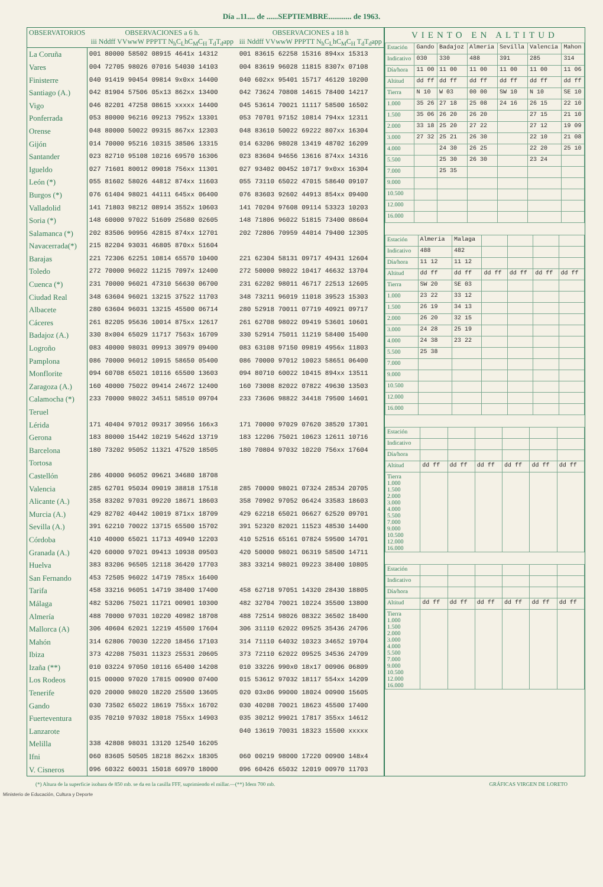Día ..11.... de ......SEPTIEMBRE............ de 1963.
| OBSERVATORIOS | OBSERVACIONES a 6 h. iii Nddff VVwwW PPPTT N<sub>h</sub>C<sub>L</sub>hC<sub>M</sub>C<sub>H</sub> T<sub>d</sub>T<sub>d</sub>app | | | | | | OBSERVACIONES a 18 h iii Nddff VVwwW PPPTT N<sub>h</sub>C<sub>L</sub>hC<sub>M</sub>C<sub>H</sub> T<sub>d</sub>T<sub>d</sub>app |
| --- | --- | --- | --- | --- | --- | --- | --- |
| La Coruña | 001 80000 58502 08915 4641x 14312 | | | | | | 001 83615 62258 15316 894xx 15313 |
| Vares | 004 72705 98026 07016 54030 14103 | | | | | | 004 83619 96028 11815 8307x 07108 |
| Finisterre | 040 91419 90454 09814 9x0xx 14400 | | | | | | 040 602xx 95401 15717 46120 10200 |
| Santiago (A.) | 042 81904 57506 05x13 862xx 13400 | | | | | | 042 73624 70808 14615 78400 14217 |
| Vigo | 046 82201 47258 08615 xxxxx 14400 | | | | | | 045 53614 70021 11117 58500 16502 |
| Ponferrada | 053 80000 96216 09213 7952x 13301 | | | | | | 053 70701 97152 10814 794xx 12311 |
| Orense | 048 80000 50022 09315 867xx 12303 | | | | | | 048 83610 50022 69222 807xx 16304 |
| Gijón | 014 70000 95216 10315 38506 13315 | | | | | | 014 63206 98028 13419 48702 16209 |
| Santander | 023 82710 95108 10216 69570 16306 | | | | | | 023 83604 94656 13616 874xx 14316 |
| Igueldo | 027 71601 80012 09018 756xx 11301 | | | | | | 027 93402 00452 10717 9x0xx 16304 |
| León (*) | 055 81602 58026 44812 874xx 11603 | | | | | | 055 73110 65022 47015 58640 09107 |
| Burgos (*) | 076 61404 98021 44111 645xx 06400 | | | | | | 076 83603 92602 44913 854xx 09400 |
| Valladolid | 141 71803 98212 08914 3552x 10603 | | | | | | 141 70204 97608 09114 53323 10203 |
| Soria (*) | 148 60000 97022 51609 25680 02605 | | | | | | 148 71806 96022 51815 73400 08604 |
| Salamanca (*) | 202 83506 90956 42815 874xx 12701 | | | | | | 202 72806 70959 44014 79400 12305 |
| Navacerrada(*) | 215 82204 93031 46805 870xx 51604 | | | | | | |
| Barajas | 221 72306 62251 10814 65570 10400 | | | | | | 221 62304 58131 09717 49431 12604 |
| Toledo | 272 70000 96022 11215 7097x 12400 | | | | | | 272 50000 98022 10417 46632 13704 |
| Cuenca (*) | 231 70000 96021 47310 56630 06700 | | | | | | 231 62202 98011 46717 22513 12605 |
| Ciudad Real | 348 63604 96021 13215 37522 11703 | | | | | | 348 73211 96019 11018 39523 15303 |
| Albacete | 280 63604 96031 13215 45500 06714 | | | | | | 280 52918 70011 07719 40921 09717 |
| Cáceres | 261 82205 95636 10014 875xx 12617 | | | | | | 261 62708 98022 09419 53601 10601 |
| Badajoz (A.) | 330 8x004 65029 11717 7563x 16709 | | | | | | 330 52914 75011 11219 58400 15400 |
| Logroño | 083 40000 98031 09913 30979 09400 | | | | | | 083 63108 97150 09819 4956x 11803 |
| Pamplona | 086 70000 96012 10915 58650 05400 | | | | | | 086 70000 97012 10023 58651 06400 |
| Monflorite | 094 60708 65021 10116 65500 13603 | | | | | | 094 80710 60022 10415 894xx 13511 |
| Zaragoza (A.) | 160 40000 75022 09414 24672 12400 | | | | | | 160 73008 82022 07822 49630 13503 |
| Calamocha (*) | 233 70000 98022 34511 58510 09704 | | | | | | 233 73606 98822 34418 79500 14601 |
| Teruel | | | | | | | |
| Lérida | 171 40404 97012 09317 30956 166x3 | | | | | | 171 70000 97029 07620 38520 17301 |
| Gerona | 183 80000 15442 10219 5462d 13719 | | | | | | 183 12206 75021 10623 12611 10716 |
| Barcelona | 180 73202 95052 11321 47520 18505 | | | | | | 180 70804 97032 10220 756xx 17604 |
| Tortosa | | | | | | | |
| Castellón | 286 40000 96052 09621 34680 18708 | | | | | | |
| Valencia | 285 62701 95034 09019 38818 17518 | | | | | | 285 70000 98021 07324 28534 20705 |
| Alicante (A.) | 358 83202 97031 09220 18671 18603 | | | | | | 358 70902 97052 06424 33583 18603 |
| Murcia (A.) | 429 82702 40442 10019 871xx 18709 | | | | | | 429 62218 65021 06627 62520 09701 |
| Sevilla (A.) | 391 62210 70022 13715 65500 15702 | | | | | | 391 52320 82021 11523 48530 14400 |
| Córdoba | 410 40000 65021 11713 40940 12203 | | | | | | 410 52516 65161 07824 59500 14701 |
| Granada (A.) | 420 60000 97021 09413 10938 09503 | | | | | | 420 50000 98021 06319 58500 14711 |
| Huelva | 383 83206 96505 12118 36420 17703 | | | | | | 383 33214 98021 09223 38400 10805 |
| San Fernando | 453 72505 96022 14719 785xx 16400 | | | | | | |
| Tarifa | 458 33216 96051 14719 38400 17400 | | | | | | 458 62718 97051 14320 28430 18805 |
| Málaga | 482 53206 75021 11721 00901 10300 | | | | | | 482 32704 70021 10224 35500 13800 |
| Almería | 488 70000 97031 10220 40982 18708 | | | | | | 488 72514 98026 08322 36502 18400 |
| Mallorca (A) | 306 40604 62021 12219 45500 17604 | | | | | | 306 31110 62022 09525 35436 24706 |
| Mahón | 314 62806 70030 12220 18456 17103 | | | | | | 314 71110 64032 10323 34652 19704 |
| Ibiza | 373 42208 75031 11323 25531 20605 | | | | | | 373 72110 62022 09525 34536 24709 |
| Izaña (**) | 010 03224 97050 10116 65400 14208 | | | | | | 010 33226 990x0 18x17 00906 06809 |
| Los Rodeos | 015 00000 97020 17815 00900 07400 | | | | | | 015 53612 97032 18117 554xx 14209 |
| Tenerife | 020 20000 98020 18220 25500 13605 | | | | | | 020 03x06 99000 18024 00900 15605 |
| Gando | 030 73502 65022 18619 755xx 16702 | | | | | | 030 40208 70021 18623 45500 17400 |
| Fuerteventura | 035 70210 97032 18018 755xx 14903 | | | | | | 035 30212 99021 17817 355xx 14612 |
| Lanzarote | | | | | | | 040 13619 70031 18323 15500 xxxxx |
| Melilla | 338 42808 98031 13120 12540 16205 | | | | | | |
| Ifni | 060 83605 50505 18218 862xx 18305 | | | | | | 060 00219 98000 17220 00900 148x4 |
| V. Cisneros | 096 60322 60031 15018 60970 18000 | | | | | | 096 60426 65032 12019 00970 11703 |
VIENTO EN ALTITUD
| Estación | Gando | Badajoz | Almeria | Sevilla | Valencia | Mahon |
| Indicativo | 030 | 330 | 488 | 391 | 285 | 314 |
| Día/hora | 11 00 | 11 00 | 11 00 | 11 00 | 11 00 | 11 06 |
| Altitud | dd ff | dd ff | dd ff | dd ff | dd ff | dd ff |
| Tierra | N 10 | W 03 | 00 00 | SW 10 | N 10 | SE 10 |
| 1.000 | 35 26 | 27 18 | 25 08 | 24 16 | 26 15 | 22 10 |
| 1.500 | 35 06 | 26 20 | 26 20 | | 27 15 | 21 10 |
| 2.000 | 33 18 | 25 20 | 27 22 | | 27 12 | 19 09 |
| 3.000 | 27 32 | 25 21 | 26 30 | | 22 10 | 21 08 |
| 4.000 | | 24 30 | 26 25 | | 22 20 | 25 10 |
| 5.500 | | 25 30 | 26 30 | | 23 24 | |
| 7.000 | | 25 35 | | | | |
| 9.000 | | | | | | |
| 10.500 | | | | | | |
| 12.000 | | | | | | |
| 16.000 | | | | | | |
| Estación | Almeria | Malaga | | | | |
| Indicativo | 488 | 482 | | | | |
| Día/hora | 11 12 | 11 12 | | | | |
| Altitud | dd ff | dd ff | dd ff | dd ff | dd ff | dd ff |
| Tierra | SW 20 | SE 03 | | | | |
| 1.000 | 23 22 | 33 12 | | | | |
| 1.500 | 26 19 | 34 13 | | | | |
| 2.000 | 26 20 | 32 15 | | | | |
| 3.000 | 24 28 | 25 19 | | | | |
| 4.000 | 24 38 | 23 22 | | | | |
| 5.500 | 25 38 | | | | | |
| 7.000 | | | | | | |
| 9.000 | | | | | | |
| 10.500 | | | | | | |
| 12.000 | | | | | | |
| 16.000 | | | | | | |
| Estación | | | | | | |
| Indicativo | | | | | | |
| Día/hora | | | | | | |
| Altitud | dd ff | dd ff | dd ff | dd ff | dd ff | dd ff |
| Tierra 1.000 1.500 2.000 3.000 4.000 5.500 7.000 9.000 10.500 12.000 16.000 | | | | | | |
| Estación | | | | | | |
| Indicativo | | | | | | |
| Día/hora | | | | | | |
| Altitud | dd ff | dd ff | dd ff | dd ff | dd ff | dd ff |
| Tierra 1.000 1.500 2.000 3.000 4.000 5.500 7.000 9.000 10.500 12.000 16.000 | | | | | | |
(*) Altura de la superficie isobara de 850 mb. se da en la casilla FFF, suprimiendo el millar.—(**) Idem 700 mb. GRÁFICAS VIRGEN DE LORETO
Ministerio de Educación, Cultura y Deporte